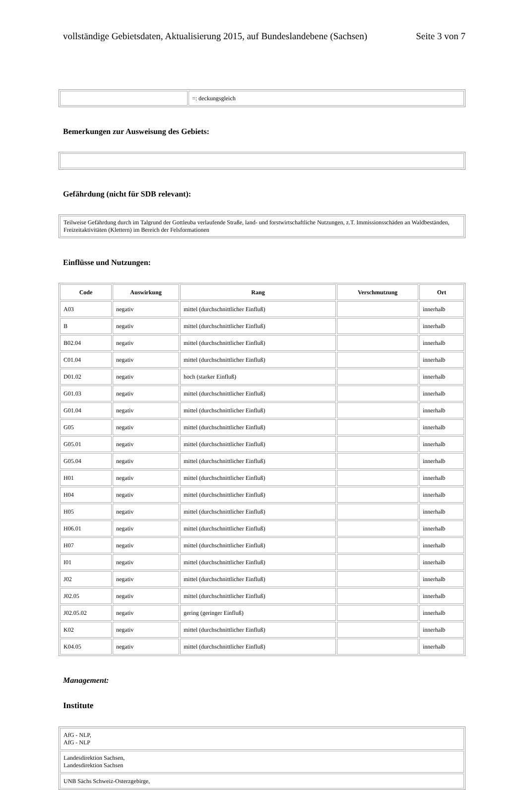vollständige Gebietsdaten, Aktualisierung 2015, auf Bundeslandebene (Sachsen) Seite 3 von 7
| | =: deckungsgleich |
Bemerkungen zur Ausweisung des Gebiets:
Gefährdung (nicht für SDB relevant):
| Teilweise Gefährdung durch im Talgrund der Gottleuba verlaufende Straße, land- und forstwirtschaftliche Nutzungen, z.T. Immissionsschäden an Waldbeständen, Freizeitaktivitäten (Klettern) im Bereich der Felsformationen |
Einflüsse und Nutzungen:
| Code | Auswirkung | Rang | Verschmutzung | Ort |
| --- | --- | --- | --- | --- |
| A03 | negativ | mittel (durchschnittlicher Einfluß) | | innerhalb |
| B | negativ | mittel (durchschnittlicher Einfluß) | | innerhalb |
| B02.04 | negativ | mittel (durchschnittlicher Einfluß) | | innerhalb |
| C01.04 | negativ | mittel (durchschnittlicher Einfluß) | | innerhalb |
| D01.02 | negativ | hoch (starker Einfluß) | | innerhalb |
| G01.03 | negativ | mittel (durchschnittlicher Einfluß) | | innerhalb |
| G01.04 | negativ | mittel (durchschnittlicher Einfluß) | | innerhalb |
| G05 | negativ | mittel (durchschnittlicher Einfluß) | | innerhalb |
| G05.01 | negativ | mittel (durchschnittlicher Einfluß) | | innerhalb |
| G05.04 | negativ | mittel (durchschnittlicher Einfluß) | | innerhalb |
| H01 | negativ | mittel (durchschnittlicher Einfluß) | | innerhalb |
| H04 | negativ | mittel (durchschnittlicher Einfluß) | | innerhalb |
| H05 | negativ | mittel (durchschnittlicher Einfluß) | | innerhalb |
| H06.01 | negativ | mittel (durchschnittlicher Einfluß) | | innerhalb |
| H07 | negativ | mittel (durchschnittlicher Einfluß) | | innerhalb |
| I01 | negativ | mittel (durchschnittlicher Einfluß) | | innerhalb |
| J02 | negativ | mittel (durchschnittlicher Einfluß) | | innerhalb |
| J02.05 | negativ | mittel (durchschnittlicher Einfluß) | | innerhalb |
| J02.05.02 | negativ | gering (geringer Einfluß) | | innerhalb |
| K02 | negativ | mittel (durchschnittlicher Einfluß) | | innerhalb |
| K04.05 | negativ | mittel (durchschnittlicher Einfluß) | | innerhalb |
Management:
Institute
| AfG - NLP, AfG - NLP |
| Landesdirektion Sachsen, Landesdirektion Sachsen |
| UNB Sächs Schweiz-Osterzgebirge, |